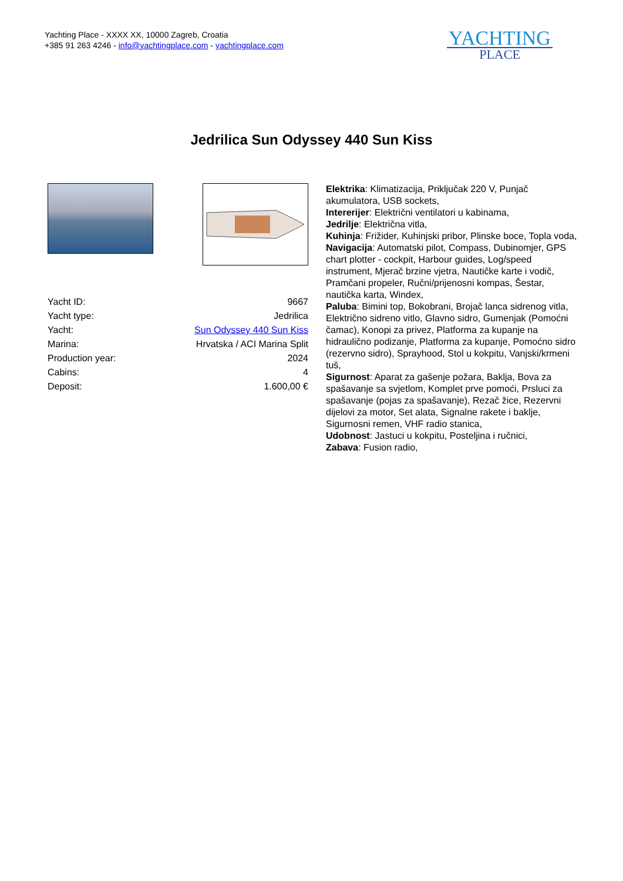Yachting Place - XXXX XX, 10000 Zagreb, Croatia
+385 91 263 4246 - info@yachtingplace.com - yachtingplace.com
YACHTING
PLACE
Jedrilica Sun Odyssey 440 Sun Kiss
| Yacht ID: | 9667 |
| Yacht type: | Jedrilica |
| Yacht: | Sun Odyssey 440 Sun Kiss |
| Marina: | Hrvatska / ACI Marina Split |
| Production year: | 2024 |
| Cabins: | 4 |
| Deposit: | 1.600,00 € |
Elektrika: Klimatizacija, Priključak 220 V, Punjač akumulatora, USB sockets,
Intererijer: Električni ventilatori u kabinama,
Jedrilje: Električna vitla,
Kuhinja: Frižider, Kuhinjski pribor, Plinske boce, Topla voda,
Navigacija: Automatski pilot, Compass, Dubinomjer, GPS chart plotter - cockpit, Harbour guides, Log/speed instrument, Mjerač brzine vjetra, Nautičke karte i vodič, Pramčani propeler, Ručni/prijenosni kompas, Šestar, nautička karta, Windex,
Paluba: Bimini top, Bokobrani, Brojač lanca sidrenog vitla, Električno sidreno vitlo, Glavno sidro, Gumenjak (Pomoćni čamac), Konopi za privez, Platforma za kupanje na hidraulično podizanje, Platforma za kupanje, Pomoćno sidro (rezervno sidro), Sprayhood, Stol u kokpitu, Vanjski/krmeni tuš,
Sigurnost: Aparat za gašenje požara, Baklja, Bova za spašavanje sa svjetlom, Komplet prve pomoći, Prsluci za spašavanje (pojas za spašavanje), Rezač žice, Rezervni dijelovi za motor, Set alata, Signalne rakete i baklje, Sigurnosni remen, VHF radio stanica,
Udobnost: Jastuci u kokpitu, Posteljina i ručnici,
Zabava: Fusion radio,